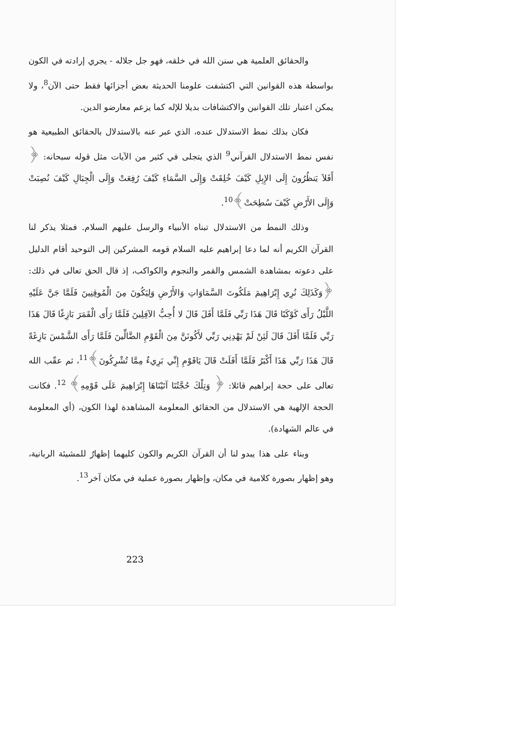والحقائق العلمية هي سنن الله في خلقه، فهو جل جلاله - يجري إرادته في الكون بواسطة هذه القوانين التي اكتشفت علومنا الحديثة بعض أجزائها فقط حتى الآن<sup>8</sup>، ولا يمكن اعتبار تلك القوانين والاكتشافات بديلا للإله كما يزعم معارضو الدين.
فكان بذلك نمط الاستدلال عنده، الذي عبر عنه بالاستدلال بالحقائق الطبيعية هو نفس نمط الاستدلال القرآني<sup>9</sup> الذي يتجلى في كثير من الآيات مثل قوله سبحانه: ﴿ أَفَلاَ يَنظُرُونَ إِلَى الإِبِلِ كَيْفَ خُلِقَتْ وَإِلَى السَّمَاءِ كَيْفَ رُفِعَتْ وَإِلَى الْجِبَالِ كَيْفَ نُصِبَتْ وَإِلَى الأَرْضِ كَيْفَ سُطِحَتْ﴾<sup>10</sup>.
وذلك النمط من الاستدلال تبناه الأنبياء والرسل عليهم السلام. فمثلا يذكر لنا القرآن الكريم أنه لما دعا إبراهيم عليه السلام قومه المشركين إلى التوحيد أقام الدليل على دعوته بمشاهدة الشمس والقمر والنجوم والكواكب، إذ قال الحق تعالى في ذلك: ﴿وَكَذَلِكَ نُرِي إِبْرَاهِيمَ مَلَكُوتَ السَّمَاوَاتِ وَالأَرْضِ وَلِيَكُونَ مِنَ الْمُوقِنِينَ فَلَمَّا جَنَّ عَلَيْهِ اللَّيْلُ رَأَى كَوْكَبًا قَالَ هَذَا رَبِّي فَلَمَّا أَفَلَ قَالَ لا أُحِبُّ الآفِلِينَ فَلَمَّا رَأَى الْقَمَرَ بَازِغًا قَالَ هَذَا رَبِّي فَلَمَّا أَفَلَ قَالَ لَئِنْ لَمْ يَهْدِنِي رَبِّي لأَكُونَنَّ مِنَ الْقَوْمِ الضَّالِّينَ فَلَمَّا رَأَى الشَّمْسَ بَازِغَةً قَالَ هَذَا رَبِّي هَذَا أَكْبَرُ فَلَمَّا أَفَلَتْ قَالَ يَاقَوْمِ إِنِّي بَرِيءٌ مِمَّا تُشْرِكُونَ﴾<sup>11</sup>، ثم عقّب الله تعالى على حجة إبراهيم قائلا: ﴿ وَتِلْكَ حُجَّتُنَا آتَيْنَاهَا إِبْرَاهِيمَ عَلَى قَوْمِهِ﴾ <sup>12</sup>. فكانت الحجة الإلهية هي الاستدلال من الحقائق المعلومة المشاهدة لهذا الكون، (أي المعلومة في عالم الشهادة).
وبناء على هذا يبدو لنا أن القرآن الكريم والكون كليهما إظهارٌ للمشيئة الربانية، وهو إظهار بصورة كلامية في مكان، وإظهار بصورة عملية في مكان آخر<sup>13</sup>.
223